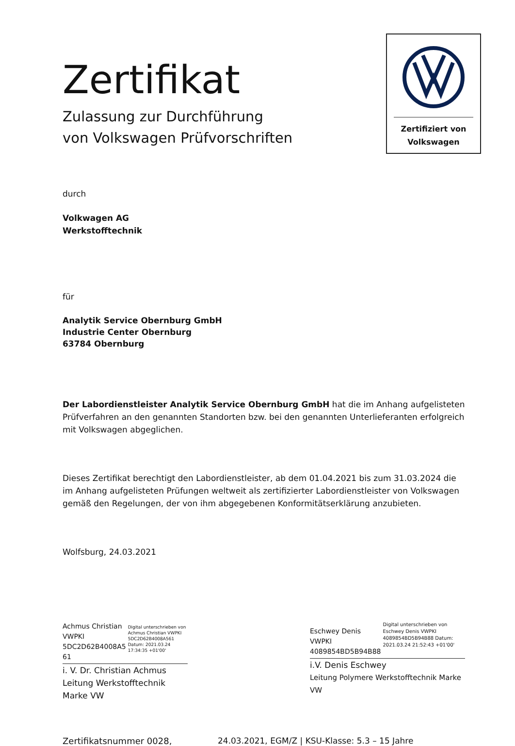Zertifiziert von
Volkswagen
Zertifikat
Zulassung zur Durchführung
von Volkswagen Prüfvorschriften
durch
Volkwagen AG
Werkstofftechnik
für
Analytik Service Obernburg GmbH
Industrie Center Obernburg
63784 Obernburg
Der Labordienstleister Analytik Service Obernburg GmbH hat die im Anhang aufgelisteten Prüfverfahren an den genannten Standorten bzw. bei den genannten Unterlieferanten erfolgreich mit Volkswagen abgeglichen.
Dieses Zertifikat berechtigt den Labordienstleister, ab dem 01.04.2021 bis zum 31.03.2024 die im Anhang aufgelisteten Prüfungen weltweit als zertifizierter Labordienstleister von Volkswagen gemäß den Regelungen, der von ihm abgegebenen Konformitätserklärung anzubieten.
Wolfsburg, 24.03.2021
Achmus Christian
VWPKI
5DC2D62B4008A5
61
Digital unterschrieben von Achmus Christian VWPKI 5DC2D62B4008A561 Datum: 2021.03.24 17:34:35 +01'00'
i. V. Dr. Christian Achmus
Leitung Werkstofftechnik Marke VW
Eschwey Denis
VWPKI
4089854BD5B94B88
Digital unterschrieben von Eschwey Denis VWPKI 4089854BD5B94B88 Datum: 2021.03.24 21:52:43 +01'00'
i.V. Denis Eschwey
Leitung Polymere Werkstofftechnik Marke VW
Zertifikatsnummer 0028, 24.03.2021, EGM/Z | KSU-Klasse: 5.3 – 15 Jahre